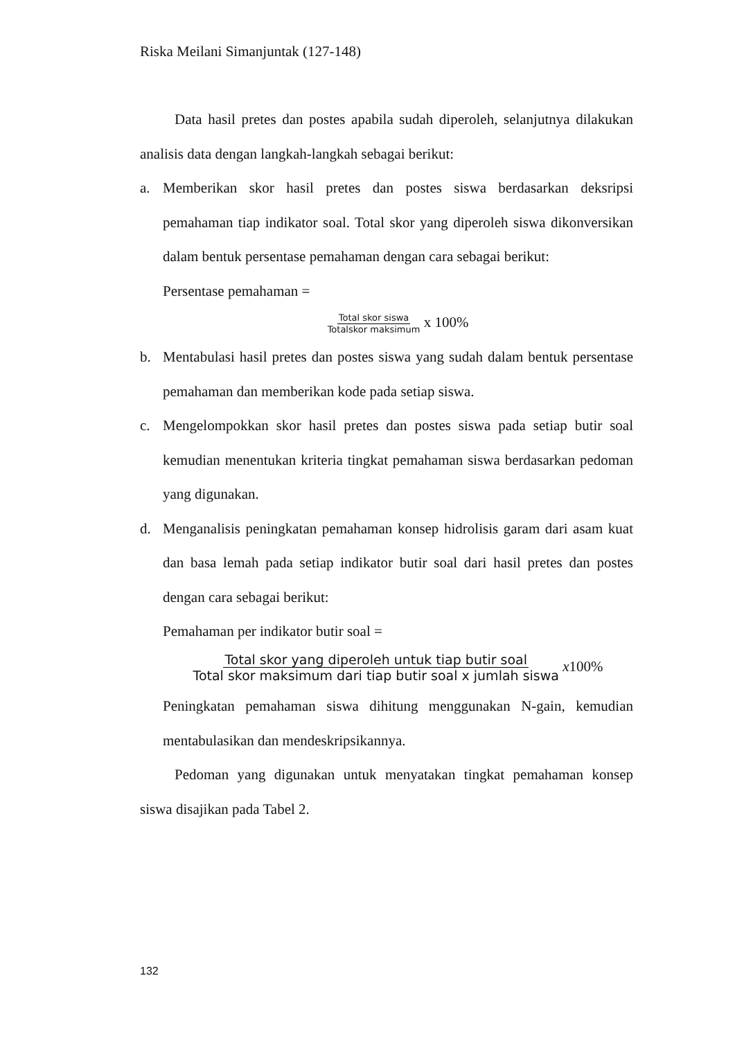Riska Meilani Simanjuntak (127-148)
Data hasil pretes dan postes apabila sudah diperoleh, selanjutnya dilakukan analisis data dengan langkah-langkah sebagai berikut:
a. Memberikan skor hasil pretes dan postes siswa berdasarkan deksripsi pemahaman tiap indikator soal. Total skor yang diperoleh siswa dikonversikan dalam bentuk persentase pemahaman dengan cara sebagai berikut:
Persentase pemahaman =
Total skor siswa Totalskor maksimum x 100%
b. Mentabulasi hasil pretes dan postes siswa yang sudah dalam bentuk persentase pemahaman dan memberikan kode pada setiap siswa.
c. Mengelompokkan skor hasil pretes dan postes siswa pada setiap butir soal kemudian menentukan kriteria tingkat pemahaman siswa berdasarkan pedoman yang digunakan.
d. Menganalisis peningkatan pemahaman konsep hidrolisis garam dari asam kuat dan basa lemah pada setiap indikator butir soal dari hasil pretes dan postes dengan cara sebagai berikut:
Pemahaman per indikator butir soal =
Total skor yang diperoleh untuk tiap butir soal Total skor maksimum dari tiap butir soal x jumlah siswa x100%
Peningkatan pemahaman siswa dihitung menggunakan N-gain, kemudian mentabulasikan dan mendeskripsikannya.
Pedoman yang digunakan untuk menyatakan tingkat pemahaman konsep siswa disajikan pada Tabel 2.
132